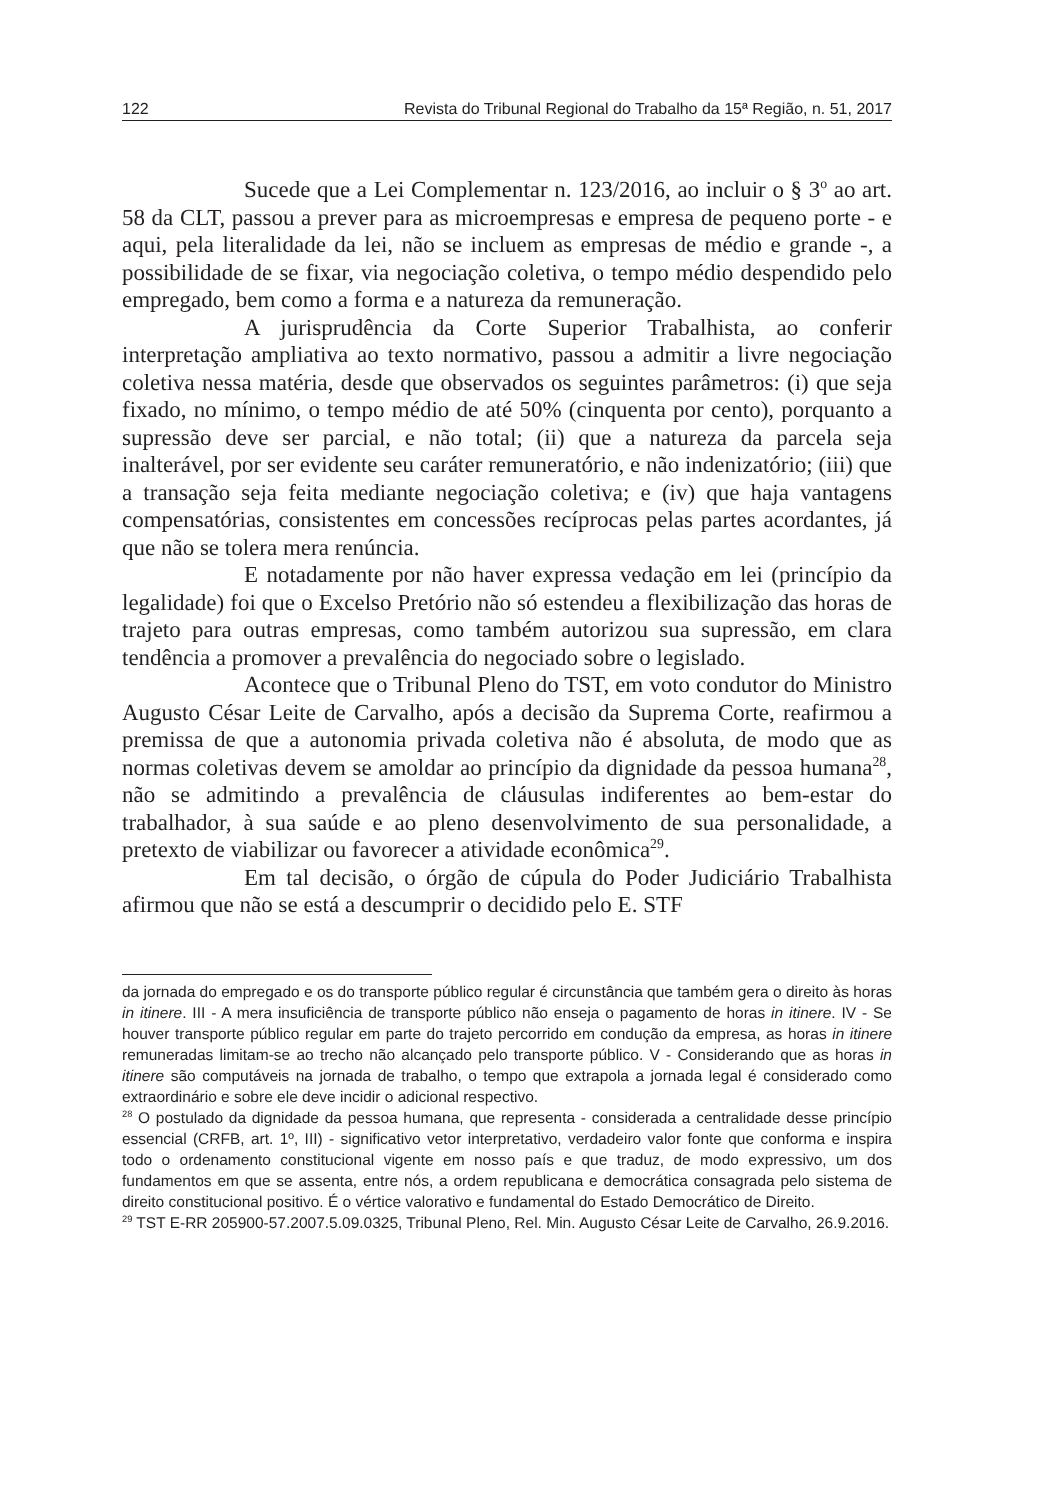122 Revista do Tribunal Regional do Trabalho da 15ª Região, n. 51, 2017
Sucede que a Lei Complementar n. 123/2016, ao incluir o § 3<sup>o</sup> ao art. 58 da CLT, passou a prever para as microempresas e empresa de pequeno porte - e aqui, pela literalidade da lei, não se incluem as empresas de médio e grande -, a possibilidade de se fixar, via negociação coletiva, o tempo médio despendido pelo empregado, bem como a forma e a natureza da remuneração.
A jurisprudência da Corte Superior Trabalhista, ao conferir interpretação ampliativa ao texto normativo, passou a admitir a livre negociação coletiva nessa matéria, desde que observados os seguintes parâmetros: (i) que seja fixado, no mínimo, o tempo médio de até 50% (cinquenta por cento), porquanto a supressão deve ser parcial, e não total; (ii) que a natureza da parcela seja inalterável, por ser evidente seu caráter remuneratório, e não indenizatório; (iii) que a transação seja feita mediante negociação coletiva; e (iv) que haja vantagens compensatórias, consistentes em concessões recíprocas pelas partes acordantes, já que não se tolera mera renúncia.
E notadamente por não haver expressa vedação em lei (princípio da legalidade) foi que o Excelso Pretório não só estendeu a flexibilização das horas de trajeto para outras empresas, como também autorizou sua supressão, em clara tendência a promover a prevalência do negociado sobre o legislado.
Acontece que o Tribunal Pleno do TST, em voto condutor do Ministro Augusto César Leite de Carvalho, após a decisão da Suprema Corte, reafirmou a premissa de que a autonomia privada coletiva não é absoluta, de modo que as normas coletivas devem se amoldar ao princípio da dignidade da pessoa humana<sup>28</sup>, não se admitindo a prevalência de cláusulas indiferentes ao bem-estar do trabalhador, à sua saúde e ao pleno desenvolvimento de sua personalidade, a pretexto de viabilizar ou favorecer a atividade econômica<sup>29</sup>.
Em tal decisão, o órgão de cúpula do Poder Judiciário Trabalhista afirmou que não se está a descumprir o decidido pelo E. STF
da jornada do empregado e os do transporte público regular é circunstância que também gera o direito às horas in itinere. III - A mera insuficiência de transporte público não enseja o pagamento de horas in itinere. IV - Se houver transporte público regular em parte do trajeto percorrido em condução da empresa, as horas in itinere remuneradas limitam-se ao trecho não alcançado pelo transporte público. V - Considerando que as horas in itinere são computáveis na jornada de trabalho, o tempo que extrapola a jornada legal é considerado como extraordinário e sobre ele deve incidir o adicional respectivo.
<sup>28</sup> O postulado da dignidade da pessoa humana, que representa - considerada a centralidade desse princípio essencial (CRFB, art. 1º, III) - significativo vetor interpretativo, verdadeiro valor fonte que conforma e inspira todo o ordenamento constitucional vigente em nosso país e que traduz, de modo expressivo, um dos fundamentos em que se assenta, entre nós, a ordem republicana e democrática consagrada pelo sistema de direito constitucional positivo. É o vértice valorativo e fundamental do Estado Democrático de Direito.
<sup>29</sup> TST E-RR 205900-57.2007.5.09.0325, Tribunal Pleno, Rel. Min. Augusto César Leite de Carvalho, 26.9.2016.